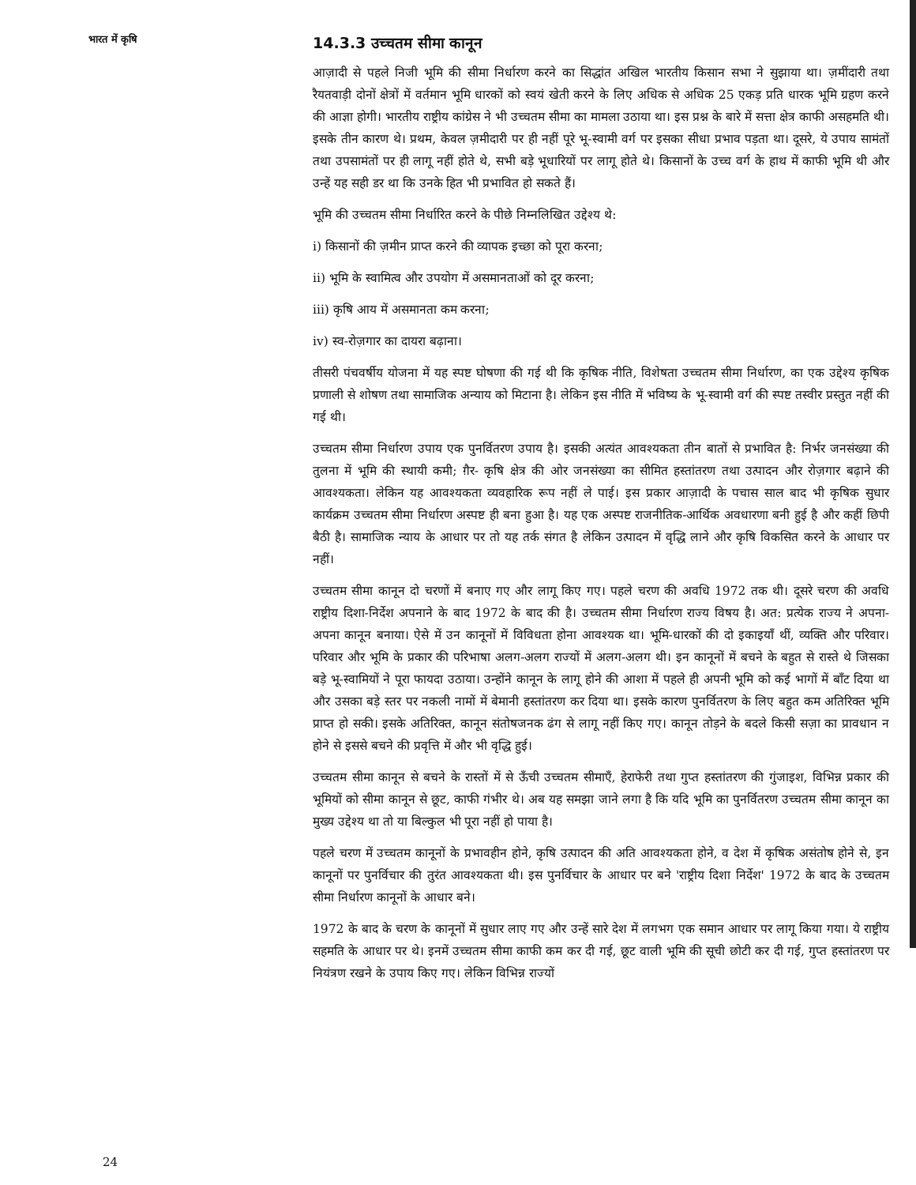भारत में कृषि
14.3.3 उच्चतम सीमा कानून
आज़ादी से पहले निजी भूमि की सीमा निर्धारण करने का सिद्धांत अखिल भारतीय किसान सभा ने सुझाया था। ज़मींदारी तथा रैयतवाड़ी दोनों क्षेत्रों में वर्तमान भूमि धारकों को स्वयं खेती करने के लिए अधिक से अधिक 25 एकड़ प्रति धारक भूमि ग्रहण करने की आज्ञा होगी। भारतीय राष्ट्रीय कांग्रेस ने भी उच्चतम सीमा का मामला उठाया था। इस प्रश्न के बारे में सत्ता क्षेत्र काफी असहमति थी। इसके तीन कारण थे। प्रथम, केवल ज़मीदारी पर ही नहीं पूरे भू-स्वामी वर्ग पर इसका सीधा प्रभाव पड़ता था। दूसरे, ये उपाय सामंतों तथा उपसामंतों पर ही लागू नहीं होते थे, सभी बड़े भूधारियों पर लागू होते थे। किसानों के उच्च वर्ग के हाथ में काफी भूमि थी और उन्हें यह सही डर था कि उनके हित भी प्रभावित हो सकते हैं।
भूमि की उच्चतम सीमा निर्धारित करने के पीछे निम्नलिखित उद्देश्य थे:
i) किसानों की ज़मीन प्राप्त करने की व्यापक इच्छा को पूरा करना;
ii) भूमि के स्वामित्व और उपयोग में असमानताओं को दूर करना;
iii) कृषि आय में असमानता कम करना;
iv) स्व-रोज़गार का दायरा बढ़ाना।
तीसरी पंचवर्षीय योजना में यह स्पष्ट घोषणा की गई थी कि कृषिक नीति, विशेषता उच्चतम सीमा निर्धारण, का एक उद्देश्य कृषिक प्रणाली से शोषण तथा सामाजिक अन्याय को मिटाना है। लेकिन इस नीति में भविष्य के भू-स्वामी वर्ग की स्पष्ट तस्वीर प्रस्तुत नहीं की गई थी।
उच्चतम सीमा निर्धारण उपाय एक पुनर्वितरण उपाय है। इसकी अत्यंत आवश्यकता तीन बातों से प्रभावित है: निर्भर जनसंख्या की तुलना में भूमि की स्थायी कमी; ग़ैर- कृषि क्षेत्र की ओर जनसंख्या का सीमित हस्तांतरण तथा उत्पादन और रोज़गार बढ़ाने की आवश्यकता। लेकिन यह आवश्यकता व्यवहारिक रूप नहीं ले पाई। इस प्रकार आज़ादी के पचास साल बाद भी कृषिक सुधार कार्यक्रम उच्चतम सीमा निर्धारण अस्पष्ट ही बना हुआ है। यह एक अस्पष्ट राजनीतिक-आर्थिक अवधारणा बनी हुई है और कहीं छिपी बैठी है। सामाजिक न्याय के आधार पर तो यह तर्क संगत है लेकिन उत्पादन में वृद्धि लाने और कृषि विकसित करने के आधार पर नहीं।
उच्चतम सीमा कानून दो चरणों में बनाए गए और लागू किए गए। पहले चरण की अवधि 1972 तक थी। दूसरे चरण की अवधि राष्ट्रीय दिशा-निर्देश अपनाने के बाद 1972 के बाद की है। उच्चतम सीमा निर्धारण राज्य विषय है। अत: प्रत्येक राज्य ने अपना-अपना कानून बनाया। ऐसे में उन कानूनों में विविधता होना आवश्यक था। भूमि-धारकों की दो इकाइयाँ थीं, व्यक्ति और परिवार। परिवार और भूमि के प्रकार की परिभाषा अलग-अलग राज्यों में अलग-अलग थी। इन कानूनों में बचने के बहुत से रास्ते थे जिसका बड़े भू-स्वामियों ने पूरा फायदा उठाया। उन्होंने कानून के लागू होने की आशा में पहले ही अपनी भूमि को कई भागों में बाँट दिया था और उसका बड़े स्तर पर नकली नामों में बेमानी हस्तांतरण कर दिया था। इसके कारण पुनर्वितरण के लिए बहुत कम अतिरिक्त भूमि प्राप्त हो सकी। इसके अतिरिक्त, कानून संतोषजनक ढंग से लागू नहीं किए गए। कानून तोड़ने के बदले किसी सज़ा का प्रावधान न होने से इससे बचने की प्रवृत्ति में और भी वृद्धि हुई।
उच्चतम सीमा कानून से बचने के रास्तों में से ऊँची उच्चतम सीमाएँ, हेराफेरी तथा गुप्त हस्तांतरण की गुंजाइश, विभिन्न प्रकार की भूमियों को सीमा कानून से छूट, काफी गंभीर थे। अब यह समझा जाने लगा है कि यदि भूमि का पुनर्वितरण उच्चतम सीमा कानून का मुख्य उद्देश्य था तो या बिल्कुल भी पूरा नहीं हो पाया है।
पहले चरण में उच्चतम कानूनों के प्रभावहीन होने, कृषि उत्पादन की अति आवश्यकता होने, व देश में कृषिक असंतोष होने से, इन कानूनों पर पुनर्विचार की तुरंत आवश्यकता थी। इस पुनर्विचार के आधार पर बने 'राष्ट्रीय दिशा निर्देश' 1972 के बाद के उच्चतम सीमा निर्धारण कानूनों के आधार बने।
1972 के बाद के चरण के कानूनों में सुधार लाए गए और उन्हें सारे देश में लगभग एक समान आधार पर लागू किया गया। ये राष्ट्रीय सहमति के आधार पर थे। इनमें उच्चतम सीमा काफी कम कर दी गई, छूट वाली भूमि की सूची छोटी कर दी गई, गुप्त हस्तांतरण पर नियंत्रण रखने के उपाय किए गए। लेकिन विभिन्न राज्यों
24